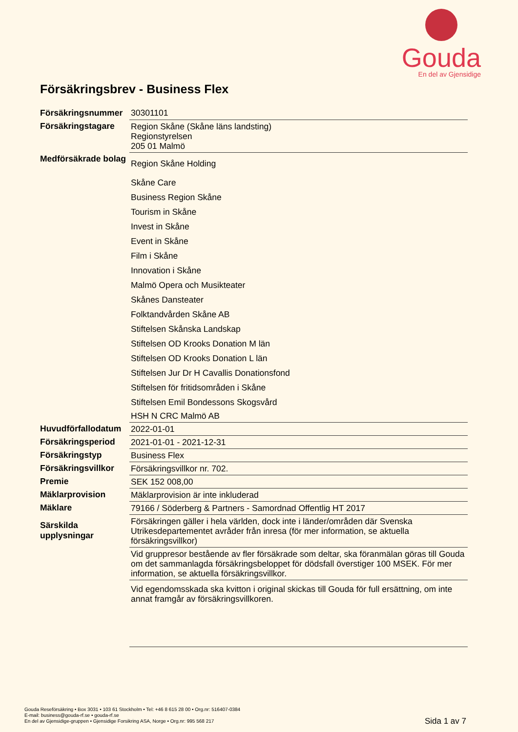Gouda
En del av Gjensidige
Försäkringsbrev - Business Flex
| Försäkringsnummer | 30301101 |
| Försäkringstagare | Region Skåne (Skåne läns landsting) Regionstyrelsen 205 01 Malmö |
| Medförsäkrade bolag | Region Skåne Holding |
| | Skåne Care |
| | Business Region Skåne |
| | Tourism in Skåne |
| | Invest in Skåne |
| | Event in Skåne |
| | Film i Skåne |
| | Innovation i Skåne |
| | Malmö Opera och Musikteater |
| | Skånes Dansteater |
| | Folktandvården Skåne AB |
| | Stiftelsen Skånska Landskap |
| | Stiftelsen OD Krooks Donation M län |
| | Stiftelsen OD Krooks Donation L län |
| | Stiftelsen Jur Dr H Cavallis Donationsfond |
| | Stiftelsen för fritidsområden i Skåne |
| | Stiftelsen Emil Bondessons Skogsvård |
| | HSH N CRC Malmö AB |
| Huvudförfallodatum | 2022-01-01 |
| Försäkringsperiod | 2021-01-01 - 2021-12-31 |
| Försäkringstyp | Business Flex |
| Försäkringsvillkor | Försäkringsvillkor nr. 702. |
| Premie | SEK 152 008,00 |
| Mäklarprovision | Mäklarprovision är inte inkluderad |
| Mäklare | 79166 / Söderberg & Partners - Samordnad Offentlig HT 2017 |
| Särskilda upplysningar | Försäkringen gäller i hela världen, dock inte i länder/områden där Svenska Utrikesdepartementet avråder från inresa (för mer information, se aktuella försäkringsvillkor) |
| | Vid gruppresor bestående av fler försäkrade som deltar, ska föranmälan göras till Gouda om det sammanlagda försäkringsbeloppet för dödsfall överstiger 100 MSEK. För mer information, se aktuella försäkringsvillkor. |
| | Vid egendomsskada ska kvitton i original skickas till Gouda för full ersättning, om inte annat framgår av försäkringsvillkoren. |
Gouda Reseförsäkring • Box 3031 • 103 61 Stockholm • Tel: +46 8 615 28 00 • Org.nr: 516407-0384
E-mail: business@gouda-rf.se • gouda-rf.se
En del av Gjensidige-gruppen • Gjensidige Forsikring ASA, Norge • Org.nr: 995 568 217
Sida 1 av 7